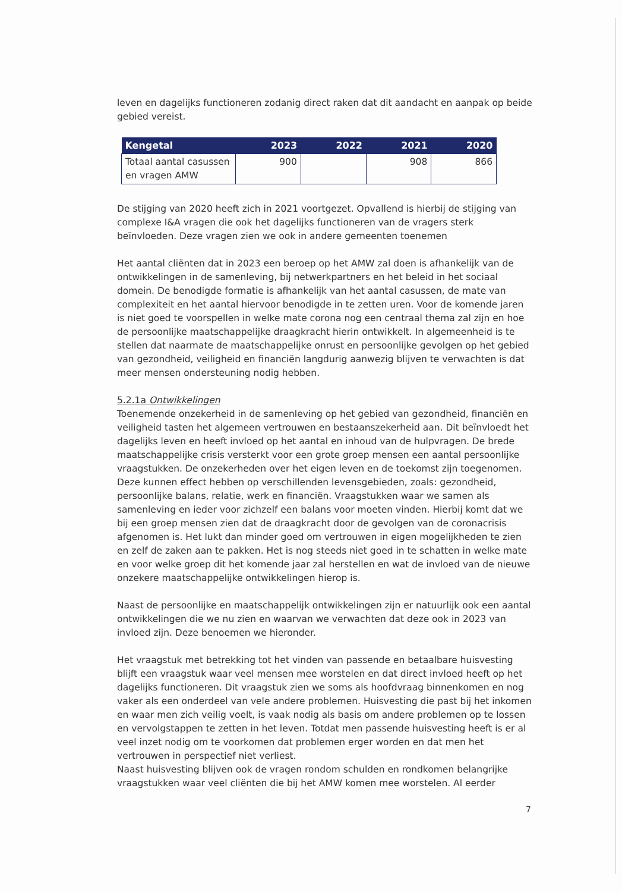leven en dagelijks functioneren zodanig direct raken dat dit aandacht en aanpak op beide gebied vereist.
| Kengetal | 2023 | 2022 | 2021 | 2020 |
| --- | --- | --- | --- | --- |
| Totaal aantal casussen en vragen AMW | 900 | | 908 | 866 |
De stijging van 2020 heeft zich in 2021 voortgezet. Opvallend is hierbij de stijging van complexe I&A vragen die ook het dagelijks functioneren van de vragers sterk beïnvloeden. Deze vragen zien we ook in andere gemeenten toenemen
Het aantal cliënten dat in 2023 een beroep op het AMW zal doen is afhankelijk van de ontwikkelingen in de samenleving, bij netwerkpartners en het beleid in het sociaal domein. De benodigde formatie is afhankelijk van het aantal casussen, de mate van complexiteit en het aantal hiervoor benodigde in te zetten uren. Voor de komende jaren is niet goed te voorspellen in welke mate corona nog een centraal thema zal zijn en hoe de persoonlijke maatschappelijke draagkracht hierin ontwikkelt. In algemeenheid is te stellen dat naarmate de maatschappelijke onrust en persoonlijke gevolgen op het gebied van gezondheid, veiligheid en financiën langdurig aanwezig blijven te verwachten is dat meer mensen ondersteuning nodig hebben.
5.2.1a Ontwikkelingen
Toenemende onzekerheid in de samenleving op het gebied van gezondheid, financiën en veiligheid tasten het algemeen vertrouwen en bestaanszekerheid aan. Dit beïnvloedt het dagelijks leven en heeft invloed op het aantal en inhoud van de hulpvragen. De brede maatschappelijke crisis versterkt voor een grote groep mensen een aantal persoonlijke vraagstukken. De onzekerheden over het eigen leven en de toekomst zijn toegenomen. Deze kunnen effect hebben op verschillenden levensgebieden, zoals: gezondheid, persoonlijke balans, relatie, werk en financiën. Vraagstukken waar we samen als samenleving en ieder voor zichzelf een balans voor moeten vinden. Hierbij komt dat we bij een groep mensen zien dat de draagkracht door de gevolgen van de coronacrisis afgenomen is. Het lukt dan minder goed om vertrouwen in eigen mogelijkheden te zien en zelf de zaken aan te pakken. Het is nog steeds niet goed in te schatten in welke mate en voor welke groep dit het komende jaar zal herstellen en wat de invloed van de nieuwe onzekere maatschappelijke ontwikkelingen hierop is.
Naast de persoonlijke en maatschappelijk ontwikkelingen zijn er natuurlijk ook een aantal ontwikkelingen die we nu zien en waarvan we verwachten dat deze ook in 2023 van invloed zijn. Deze benoemen we hieronder.
Het vraagstuk met betrekking tot het vinden van passende en betaalbare huisvesting blijft een vraagstuk waar veel mensen mee worstelen en dat direct invloed heeft op het dagelijks functioneren. Dit vraagstuk zien we soms als hoofdvraag binnenkomen en nog vaker als een onderdeel van vele andere problemen. Huisvesting die past bij het inkomen en waar men zich veilig voelt, is vaak nodig als basis om andere problemen op te lossen en vervolgstappen te zetten in het leven. Totdat men passende huisvesting heeft is er al veel inzet nodig om te voorkomen dat problemen erger worden en dat men het vertrouwen in perspectief niet verliest.
Naast huisvesting blijven ook de vragen rondom schulden en rondkomen belangrijke vraagstukken waar veel cliënten die bij het AMW komen mee worstelen. Al eerder
7